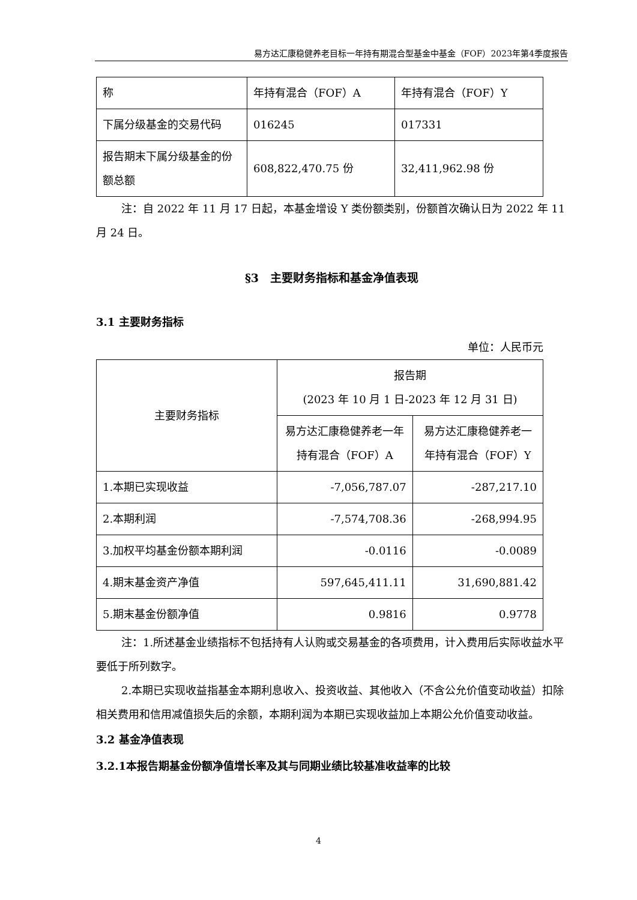易方达汇康稳健养老目标一年持有期混合型基金中基金（FOF）2023年第4季度报告
| 称 | 年持有混合（FOF）A | 年持有混合（FOF）Y |
| 下属分级基金的交易代码 | 016245 | 017331 |
| 报告期末下属分级基金的份额总额 | 608,822,470.75 份 | 32,411,962.98 份 |
注：自 2022 年 11 月 17 日起，本基金增设 Y 类份额类别，份额首次确认日为 2022 年 11 月 24 日。
§3　主要财务指标和基金净值表现
3.1 主要财务指标
单位：人民币元
| 主要财务指标 | 报告期 (2023 年 10 月 1 日-2023 年 12 月 31 日) | |
| | 易方达汇康稳健养老一年持有混合（FOF）A | 易方达汇康稳健养老一年持有混合（FOF）Y |
| 1.本期已实现收益 | -7,056,787.07 | -287,217.10 |
| 2.本期利润 | -7,574,708.36 | -268,994.95 |
| 3.加权平均基金份额本期利润 | -0.0116 | -0.0089 |
| 4.期末基金资产净值 | 597,645,411.11 | 31,690,881.42 |
| 5.期末基金份额净值 | 0.9816 | 0.9778 |
注：1.所述基金业绩指标不包括持有人认购或交易基金的各项费用，计入费用后实际收益水平要低于所列数字。
2.本期已实现收益指基金本期利息收入、投资收益、其他收入（不含公允价值变动收益）扣除相关费用和信用减值损失后的余额，本期利润为本期已实现收益加上本期公允价值变动收益。
3.2 基金净值表现
3.2.1本报告期基金份额净值增长率及其与同期业绩比较基准收益率的比较
4